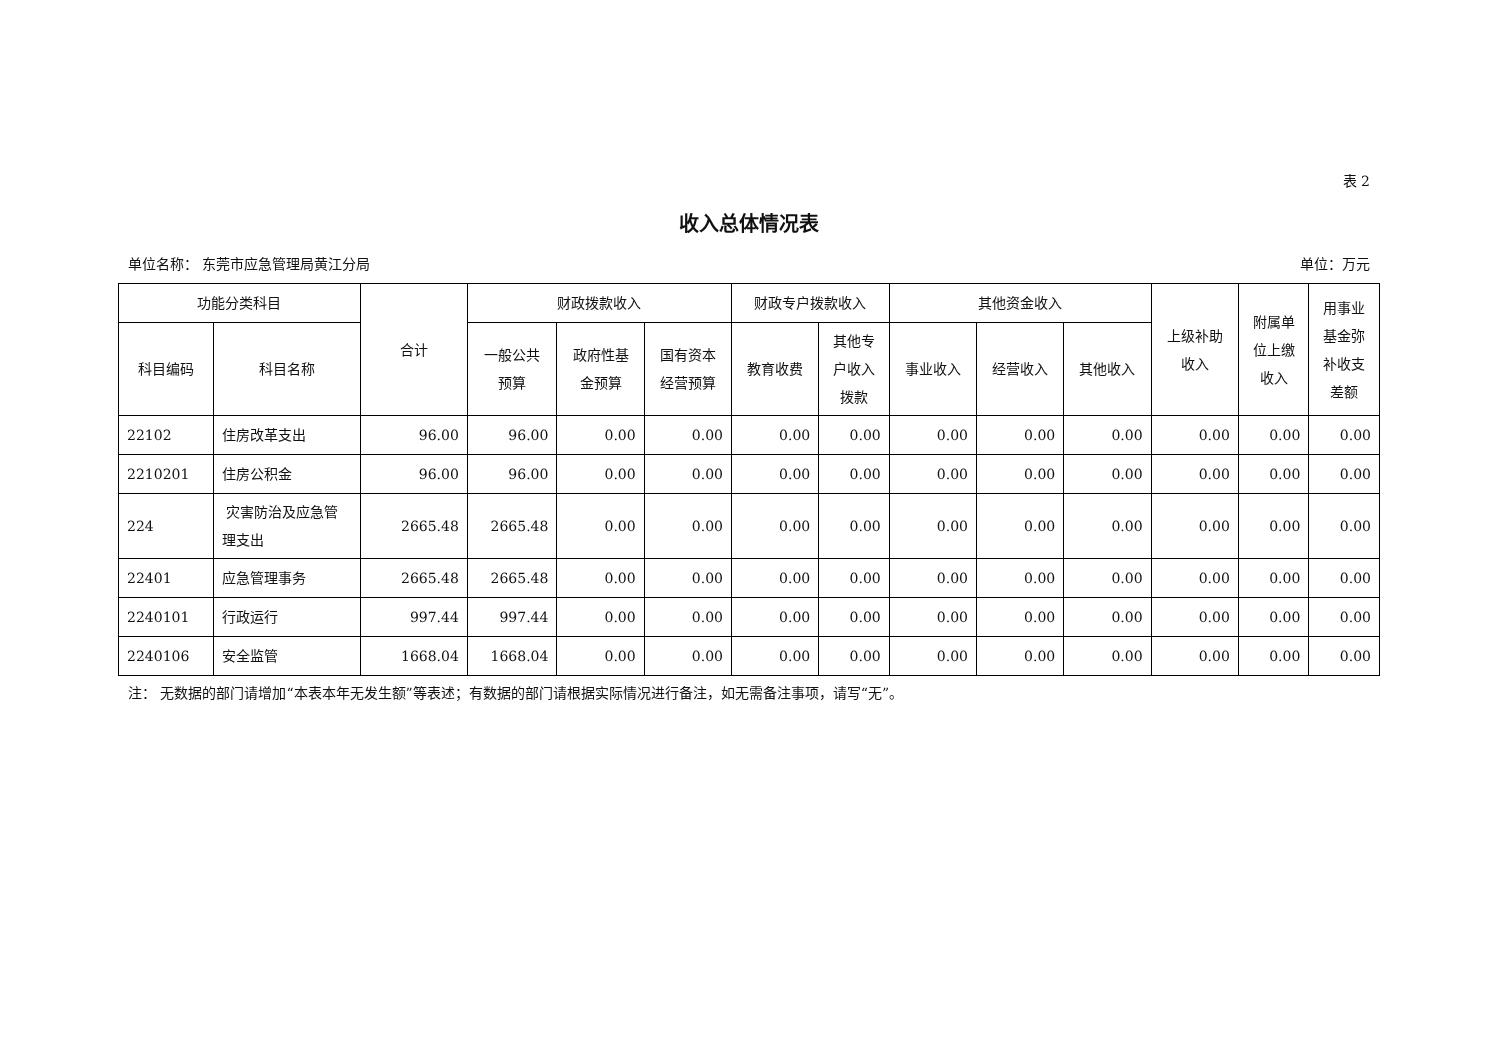表 2
收入总体情况表
单位名称： 东莞市应急管理局黄江分局 单位：万元
| 功能分类科目 | | 合计 | 财政拨款收入 | | | 财政专户拨款收入 | | 其他资金收入 | | | 上级补助 收入 | 附属单 位上缴 收入 | 用事业 基金弥 补收支 差额 |
| --- | --- | --- | --- | --- | --- | --- | --- | --- | --- | --- | --- | --- | --- |
| 科目编码 | 科目名称 | | 一般公共 预算 | 政府性基 金预算 | 国有资本 经营预算 | 教育收费 | 其他专 户收入 拨款 | 事业收入 | 经营收入 | 其他收入 | | | |
| 22102 | 住房改革支出 | 96.00 | 96.00 | 0.00 | 0.00 | 0.00 | 0.00 | 0.00 | 0.00 | 0.00 | 0.00 | 0.00 | 0.00 |
| 2210201 | 住房公积金 | 96.00 | 96.00 | 0.00 | 0.00 | 0.00 | 0.00 | 0.00 | 0.00 | 0.00 | 0.00 | 0.00 | 0.00 |
| 224 | 灾害防治及应急管理支出 | 2665.48 | 2665.48 | 0.00 | 0.00 | 0.00 | 0.00 | 0.00 | 0.00 | 0.00 | 0.00 | 0.00 | 0.00 |
| 22401 | 应急管理事务 | 2665.48 | 2665.48 | 0.00 | 0.00 | 0.00 | 0.00 | 0.00 | 0.00 | 0.00 | 0.00 | 0.00 | 0.00 |
| 2240101 | 行政运行 | 997.44 | 997.44 | 0.00 | 0.00 | 0.00 | 0.00 | 0.00 | 0.00 | 0.00 | 0.00 | 0.00 | 0.00 |
| 2240106 | 安全监管 | 1668.04 | 1668.04 | 0.00 | 0.00 | 0.00 | 0.00 | 0.00 | 0.00 | 0.00 | 0.00 | 0.00 | 0.00 |
注： 无数据的部门请增加“本表本年无发生额”等表述；有数据的部门请根据实际情况进行备注，如无需备注事项，请写“无”。